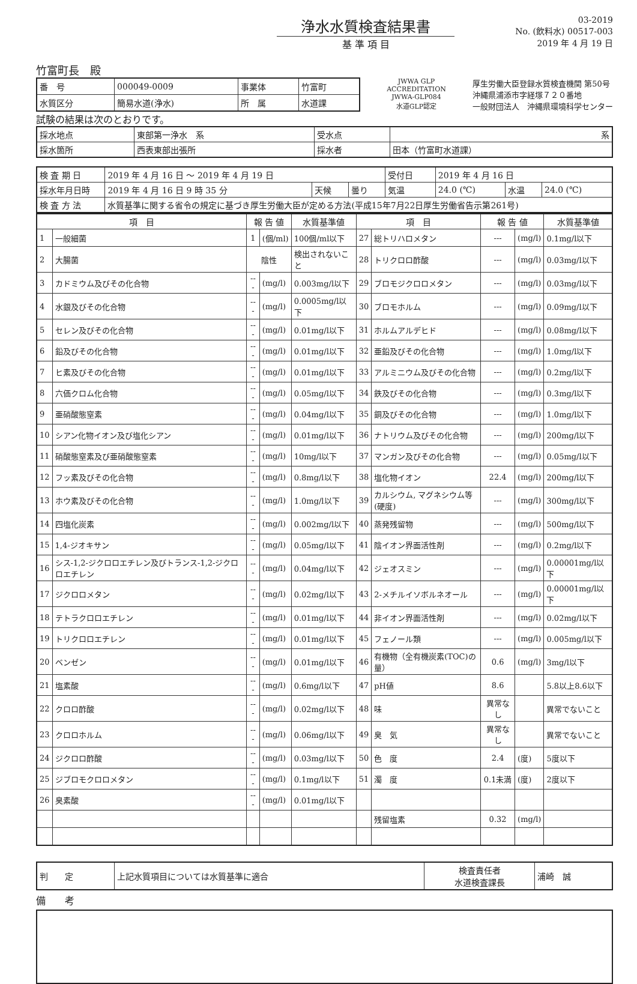浄水水質検査結果書
基 準 項 目
03-2019
No. (飲料水) 00517-003
2019 年 4 月 19 日
竹富町長　殿
| 番 号 | 000049-0009 | 事業体 | 竹富町 |
| 水質区分 | 簡易水道(浄水) | 所 属 | 水道課 |
JWWA GLP ACCREDITATION
JWWA-GLP084
水道GLP認定
厚生労働大臣登録水質検査機関 第50号
沖縄県浦添市字経塚７２０番地
一般財団法人　沖縄県環境科学センター
試験の結果は次のとおりです。
| 採水地点 | 東部第一浄水 系 | 受水点 | 系 |
| 採水箇所 | 西表東部出張所 | 採水者 | 田本（竹富町水道課） |
| 検 査 期 日 | 2019 年 4 月 16 日 ～ 2019 年 4 月 19 日 | | | 受付日 | 2019 年 4 月 16 日 | | |
| 採水年月日時 | 2019 年 4 月 16 日 9 時 35 分 | 天候 | 曇り | 気温 | 24.0 (℃) | 水温 | 24.0 (℃) |
| 検 査 方 法 | 水質基準に関する省令の規定に基づき厚生労働大臣が定める方法(平成15年7月22日厚生労働省告示第261号) | | | | | | |
| 項 目 | | 報 告 値 | | 水質基準値 | 項 目 | | 報 告 値 | | 水質基準値 |
| --- | --- | --- | --- | --- | --- | --- | --- | --- | --- |
| 1 | 一般細菌 | 1 | (個/ml) | 100個/ml以下 | 27 | 総トリハロメタン | --- | (mg/l) | 0.1mg/l以下 |
| 2 | 大腸菌 | 陰性 | | 検出されないこと | 28 | トリクロロ酢酸 | --- | (mg/l) | 0.03mg/l以下 |
| 3 | カドミウム及びその化合物 | --- | (mg/l) | 0.003mg/l以下 | 29 | ブロモジクロロメタン | --- | (mg/l) | 0.03mg/l以下 |
| 4 | 水銀及びその化合物 | --- | (mg/l) | 0.0005mg/l以下 | 30 | ブロモホルム | --- | (mg/l) | 0.09mg/l以下 |
| 5 | セレン及びその化合物 | --- | (mg/l) | 0.01mg/l以下 | 31 | ホルムアルデヒド | --- | (mg/l) | 0.08mg/l以下 |
| 6 | 鉛及びその化合物 | --- | (mg/l) | 0.01mg/l以下 | 32 | 亜鉛及びその化合物 | --- | (mg/l) | 1.0mg/l以下 |
| 7 | ヒ素及びその化合物 | --- | (mg/l) | 0.01mg/l以下 | 33 | アルミニウム及びその化合物 | --- | (mg/l) | 0.2mg/l以下 |
| 8 | 六価クロム化合物 | --- | (mg/l) | 0.05mg/l以下 | 34 | 鉄及びその化合物 | --- | (mg/l) | 0.3mg/l以下 |
| 9 | 亜硝酸態窒素 | --- | (mg/l) | 0.04mg/l以下 | 35 | 銅及びその化合物 | --- | (mg/l) | 1.0mg/l以下 |
| 10 | シアン化物イオン及び塩化シアン | --- | (mg/l) | 0.01mg/l以下 | 36 | ナトリウム及びその化合物 | --- | (mg/l) | 200mg/l以下 |
| 11 | 硝酸態窒素及び亜硝酸態窒素 | --- | (mg/l) | 10mg/l以下 | 37 | マンガン及びその化合物 | --- | (mg/l) | 0.05mg/l以下 |
| 12 | フッ素及びその化合物 | --- | (mg/l) | 0.8mg/l以下 | 38 | 塩化物イオン | 22.4 | (mg/l) | 200mg/l以下 |
| 13 | ホウ素及びその化合物 | --- | (mg/l) | 1.0mg/l以下 | 39 | カルシウム, マグネシウム等(硬度) | --- | (mg/l) | 300mg/l以下 |
| 14 | 四塩化炭素 | --- | (mg/l) | 0.002mg/l以下 | 40 | 蒸発残留物 | --- | (mg/l) | 500mg/l以下 |
| 15 | 1,4-ジオキサン | --- | (mg/l) | 0.05mg/l以下 | 41 | 陰イオン界面活性剤 | --- | (mg/l) | 0.2mg/l以下 |
| 16 | シス-1,2-ジクロロエチレン及びトランス-1,2-ジクロロエチレン | --- | (mg/l) | 0.04mg/l以下 | 42 | ジェオスミン | --- | (mg/l) | 0.00001mg/l以下 |
| 17 | ジクロロメタン | --- | (mg/l) | 0.02mg/l以下 | 43 | 2-メチルイソボルネオール | --- | (mg/l) | 0.00001mg/l以下 |
| 18 | テトラクロロエチレン | --- | (mg/l) | 0.01mg/l以下 | 44 | 非イオン界面活性剤 | --- | (mg/l) | 0.02mg/l以下 |
| 19 | トリクロロエチレン | --- | (mg/l) | 0.01mg/l以下 | 45 | フェノール類 | --- | (mg/l) | 0.005mg/l以下 |
| 20 | ベンゼン | --- | (mg/l) | 0.01mg/l以下 | 46 | 有機物（全有機炭素(TOC)の量） | 0.6 | (mg/l) | 3mg/l以下 |
| 21 | 塩素酸 | --- | (mg/l) | 0.6mg/l以下 | 47 | pH値 | 8.6 | | 5.8以上8.6以下 |
| 22 | クロロ酢酸 | --- | (mg/l) | 0.02mg/l以下 | 48 | 味 | 異常なし | | 異常でないこと |
| 23 | クロロホルム | --- | (mg/l) | 0.06mg/l以下 | 49 | 臭 気 | 異常なし | | 異常でないこと |
| 24 | ジクロロ酢酸 | --- | (mg/l) | 0.03mg/l以下 | 50 | 色 度 | 2.4 | (度) | 5度以下 |
| 25 | ジブロモクロロメタン | --- | (mg/l) | 0.1mg/l以下 | 51 | 濁 度 | 0.1未満 | (度) | 2度以下 |
| 26 | 臭素酸 | --- | (mg/l) | 0.01mg/l以下 | | | | | |
| | | | | | | 残留塩素 | 0.32 | (mg/l) | |
| 判 定 | 上記水質項目については水質基準に適合 | 検査責任者 水道検査課長 | 浦崎 誠 |
備　　考